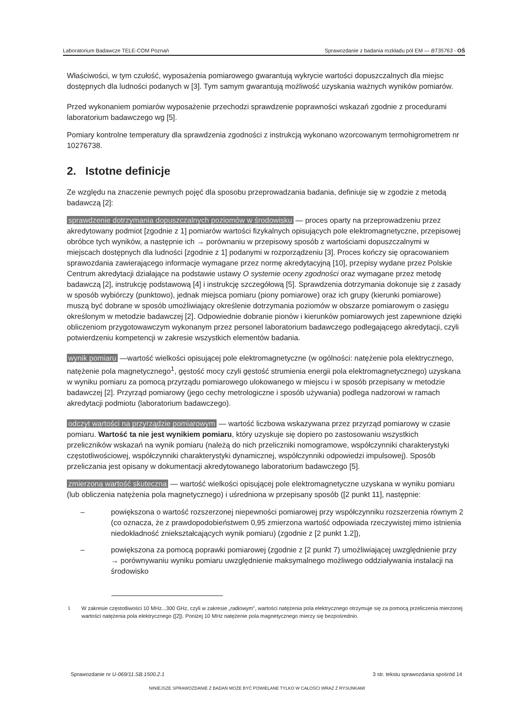Laboratorium Badawcze TELE-COM Poznań Sprawozdanie z badania rozkładu pól EM — BT35763 - OŚ
Właściwości, w tym czułość, wyposażenia pomiarowego gwarantują wykrycie wartości dopuszczalnych dla miejsc dostępnych dla ludności podanych w [3]. Tym samym gwarantują możliwość uzyskania ważnych wyników pomiarów.
Przed wykonaniem pomiarów wyposażenie przechodzi sprawdzenie poprawności wskazań zgodnie z procedurami laboratorium badawczego wg [5].
Pomiary kontrolne temperatury dla sprawdzenia zgodności z instrukcją wykonano wzorcowanym termohigrometrem nr 10276738.
2. Istotne definicje
Ze względu na znaczenie pewnych pojęć dla sposobu przeprowadzania badania, definiuje się w zgodzie z metodą badawczą [2]:
sprawdzenie dotrzymania dopuszczalnych poziomów w środowisku — proces oparty na przeprowadzeniu przez akredytowany podmiot [zgodnie z 1] pomiarów wartości fizykalnych opisujących pole elektromagnetyczne, przepisowej obróbce tych wyników, a następnie ich → porównaniu w przepisowy sposób z wartościami dopuszczalnymi w miejscach dostępnych dla ludności [zgodnie z 1] podanymi w rozporządzeniu [3]. Proces kończy się opracowaniem sprawozdania zawierającego informacje wymagane przez normę akredytacyjną [10], przepisy wydane przez Polskie Centrum akredytacji działające na podstawie ustawy O systemie oceny zgodności oraz wymagane przez metodę badawczą [2], instrukcję podstawową [4] i instrukcję szczegółową [5]. Sprawdzenia dotrzymania dokonuje się z zasady w sposób wybiórczy (punktowo), jednak miejsca pomiaru (piony pomiarowe) oraz ich grupy (kierunki pomiarowe) muszą być dobrane w sposób umożliwiający określenie dotrzymania poziomów w obszarze pomiarowym o zasięgu określonym w metodzie badawczej [2]. Odpowiednie dobranie pionów i kierunków pomiarowych jest zapewnione dzięki obliczeniom przygotowawczym wykonanym przez personel laboratorium badawczego podlegającego akredytacji, czyli potwierdzeniu kompetencji w zakresie wszystkich elementów badania.
wynik pomiaru —wartość wielkości opisującej pole elektromagnetyczne (w ogólności: natężenie pola elektrycznego, natężenie pola magnetycznego<sup>1</sup>, gęstość mocy czyli gęstość strumienia energii pola elektromagnetycznego) uzyskana w wyniku pomiaru za pomocą przyrządu pomiarowego ulokowanego w miejscu i w sposób przepisany w metodzie badawczej [2]. Przyrząd pomiarowy (jego cechy metrologiczne i sposób używania) podlega nadzorowi w ramach akredytacji podmiotu (laboratorium badawczego).
odczyt wartości na przyrządzie pomiarowym — wartość liczbowa wskazywana przez przyrząd pomiarowy w czasie pomiaru. Wartość ta nie jest wynikiem pomiaru, który uzyskuje się dopiero po zastosowaniu wszystkich przeliczników wskazań na wynik pomiaru (należą do nich przeliczniki nomogramowe, współczynniki charakterystyki częstotliwościowej, współczynniki charakterystyki dynamicznej, współczynniki odpowiedzi impulsowej). Sposób przeliczania jest opisany w dokumentacji akredytowanego laboratorium badawczego [5].
zmierzona wartość skuteczna — wartość wielkości opisującej pole elektromagnetyczne uzyskana w wyniku pomiaru (lub obliczenia natężenia pola magnetycznego) i uśredniona w przepisany sposób ([2 punkt 11], następnie:
– powiększona o wartość rozszerzonej niepewności pomiarowej przy współczynniku rozszerzenia równym 2 (co oznacza, że z prawdopodobieństwem 0,95 zmierzona wartość odpowiada rzeczywistej mimo istnienia niedokładność zniekształcających wynik pomiaru) (zgodnie z [2 punkt 1.2]),
– powiększona za pomocą poprawki pomiarowej (zgodnie z [2 punkt 7) umożliwiającej uwzględnienie przy → porównywaniu wyniku pomiaru uwzględnienie maksymalnego możliwego oddziaływania instalacji na środowisko
<sup>1</sup> W zakresie częstotliwości 10 MHz...300 GHz, czyli w zakresie „radiowym”, wartości natężenia pola elektrycznego otrzymuje się za pomocą przeliczenia mierzonej wartości natężenia pola elektrycznego ([2]). Poniżej 10 MHz natężenie pola magnetycznego mierzy się bezpośrednio.
Sprawozdanie nr U-069/11.SB.1500.2.1 3 str. tekstu sprawozdania spośród 14
NINIEJSZE SPRAWOZDANIE Z BADAŃ MOŻE BYĆ POWIELANE TYLKO W CAŁOŚCI WRAZ Z RYSUNKAMI